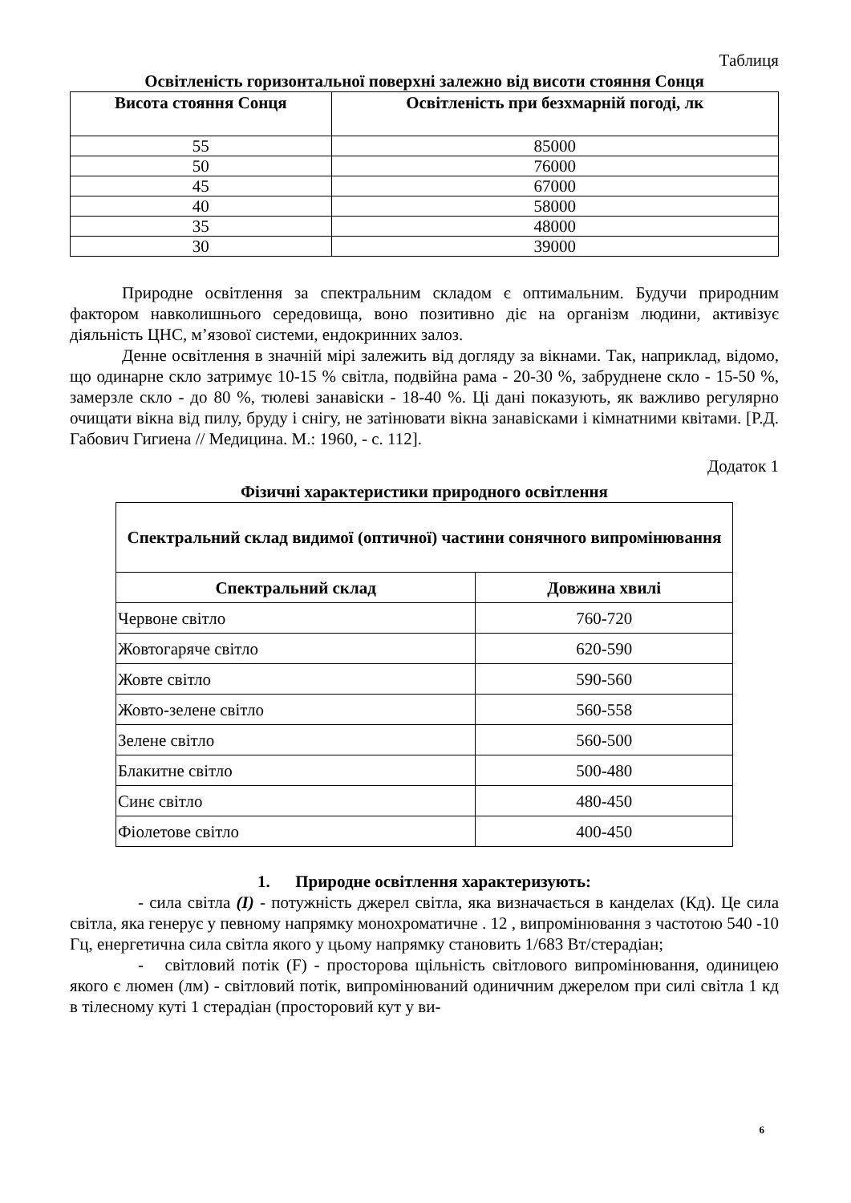Таблиця
Освітленість горизонтальної поверхні залежно від висоти стояння Сонця
| Висота стояння Сонця | Освітленість при безхмарній погоді, лк |
| --- | --- |
| 55 | 85000 |
| 50 | 76000 |
| 45 | 67000 |
| 40 | 58000 |
| 35 | 48000 |
| 30 | 39000 |
Природне освітлення за спектральним складом є оптимальним. Будучи природним фактором навколишнього середовища, воно позитивно діє на організм людини, активізує діяльність ЦНС, м’язової системи, ендокринних залоз.
Денне освітлення в значній мірі залежить від догляду за вікнами. Так, наприклад, відомо, що одинарне скло затримує 10-15 % світла, подвійна рама - 20-30 %, забруднене скло - 15-50 %, замерзле скло - до 80 %, тюлеві занавіски - 18-40 %. Ці дані показують, як важливо регулярно очищати вікна від пилу, бруду і снігу, не затінювати вікна занавісками і кімнатними квітами. [Р.Д. Габович Гигиена // Медицина. М.: 1960, - с. 112].
Додаток 1
Фізичні характеристики природного освітлення
| Спектральний склад видимої (оптичної) частини сонячного випромінювання | |
| --- | --- |
| Спектральний склад | Довжина хвилі |
| Червоне світло | 760-720 |
| Жовтогаряче світло | 620-590 |
| Жовте світло | 590-560 |
| Жовто-зелене світло | 560-558 |
| Зелене світло | 560-500 |
| Блакитне світло | 500-480 |
| Синє світло | 480-450 |
| Фіолетове світло | 400-450 |
1. Природне освітлення характеризують:
- сила світла (I) - потужність джерел світла, яка визначається в канделах (Кд). Це сила світла, яка генерує у певному напрямку монохроматичне . 12 , випромінювання з частотою 540 -10 Гц, енергетична сила світла якого у цьому напрямку становить 1/683 Вт/стерадіан;
- світловий потік (F) - просторова щільність світлового випромінювання, одиницею якого є люмен (лм) - світловий потік, випромінюваний одиничним джерелом при силі світла 1 кд в тілесному куті 1 стерадіан (просторовий кут у ви-
6